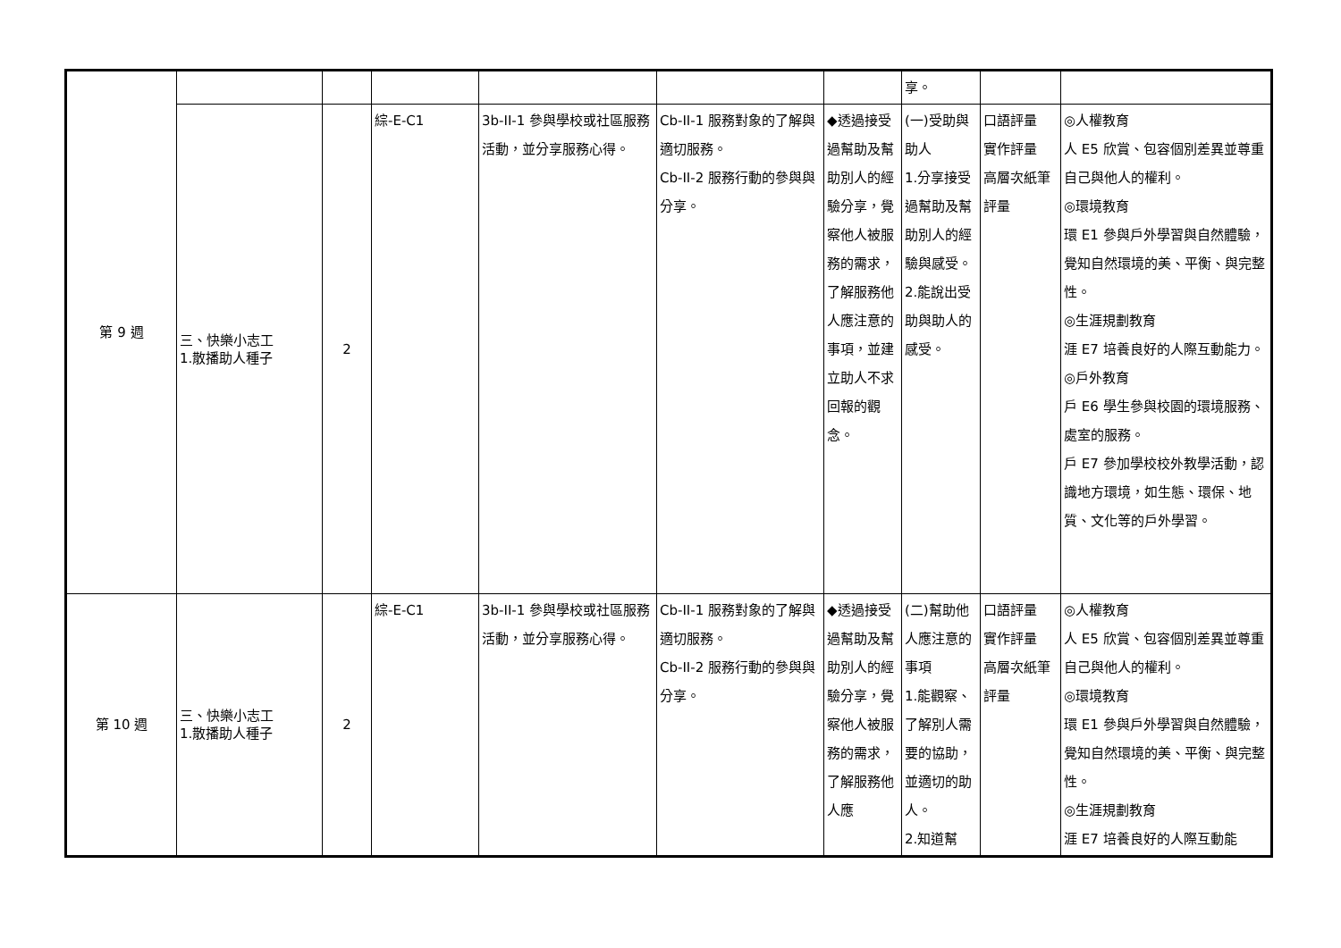| 第 9 週 | | | | | | | 享。 | | |
| | 三、快樂小志工 1.散播助人種子 | 2 | 綜-E-C1 | 3b-II-1 參與學校或社區服務活動，並分享服務心得。 | Cb-II-1 服務對象的了解與適切服務。 Cb-II-2 服務行動的參與與分享。 | ◆透過接受過幫助及幫助別人的經驗分享，覺察他人被服務的需求，了解服務他人應注意的事項，並建立助人不求回報的觀念。 | (一)受助與助人 1.分享接受過幫助及幫助別人的經驗與感受。 2.能說出受助與助人的感受。 | 口語評量 實作評量 高層次紙筆評量 | ◎人權教育 人 E5 欣賞、包容個別差異並尊重自己與他人的權利。 ◎環境教育 環 E1 參與戶外學習與自然體驗，覺知自然環境的美、平衡、與完整性。 ◎生涯規劃教育 涯 E7 培養良好的人際互動能力。 ◎戶外教育 戶 E6 學生參與校園的環境服務、處室的服務。 戶 E7 參加學校校外教學活動，認識地方環境，如生態、環保、地質、文化等的戶外學習。 |
| 第 10 週 | 三、快樂小志工 1.散播助人種子 | 2 | 綜-E-C1 | 3b-II-1 參與學校或社區服務活動，並分享服務心得。 | Cb-II-1 服務對象的了解與適切服務。 Cb-II-2 服務行動的參與與分享。 | ◆透過接受過幫助及幫助別人的經驗分享，覺察他人被服務的需求，了解服務他人應 | (二)幫助他人應注意的事項 1.能觀察、了解別人需要的協助，並適切的助人。 2.知道幫 | 口語評量 實作評量 高層次紙筆評量 | ◎人權教育 人 E5 欣賞、包容個別差異並尊重自己與他人的權利。 ◎環境教育 環 E1 參與戶外學習與自然體驗，覺知自然環境的美、平衡、與完整性。 ◎生涯規劃教育 涯 E7 培養良好的人際互動能 |